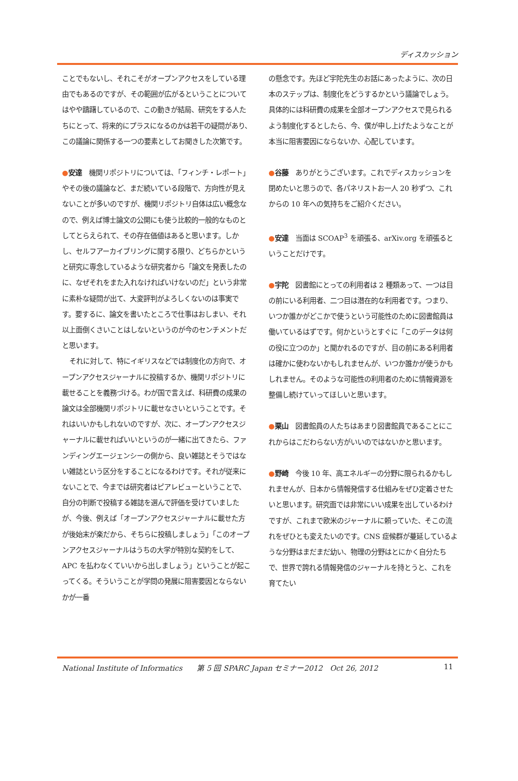ディスカッション
ことでもないし、それこそがオープンアクセスをしている理由でもあるのですが、その範囲が広がるということについてはやや躊躇しているので、この動きが結局、研究をする人たちにとって、将来的にプラスになるのかは若干の疑問があり、この議論に関係する一つの要素としてお聞きした次第です。
●安達　機関リポジトリについては、「フィンチ・レポート」やその後の議論など、まだ続いている段階で、方向性が見えないことが多いのですが、機関リポジトリ自体は広い概念なので、例えば博士論文の公開にも使う比較的一般的なものとしてとらえられて、その存在価値はあると思います。しかし、セルフアーカイブリングに関する限り、どちらかというと研究に専念しているような研究者から「論文を発表したのに、なぜそれをまた入れなければいけないのだ」という非常に素朴な疑問が出て、大変評判がよろしくないのは事実です。要するに、論文を書いたところで仕事はおしまい、それ以上面倒くさいことはしないというのが今のセンチメントだと思います。
それに対して、特にイギリスなどでは制度化の方向で、オープンアクセスジャーナルに投稿するか、機関リポジトリに載せることを義務づける。わが国で言えば、科研費の成果の論文は全部機関リポジトリに載せなさいということです。それはいいかもしれないのですが、次に、オープンアクセスジャーナルに載せればいいというのが一緒に出てきたら、ファンディングエージェンシーの側から、良い雑誌とそうではない雑誌という区分をすることになるわけです。それが従来にないことで、今までは研究者はピアレビューということで、自分の判断で投稿する雑誌を選んで評価を受けていましたが、今後、例えば「オープンアクセスジャーナルに載せた方が後始末が楽だから、そちらに投稿しましょう」「このオープンアクセスジャーナルはうちの大学が特別な契約をして、APC を払わなくていいから出しましょう」ということが起こってくる。そういうことが学問の発展に阻害要因とならないかが一番
の懸念です。先ほど宇陀先生のお話にあったように、次の日本のステップは、制度化をどうするかという議論でしょう。具体的には科研費の成果を全部オープンアクセスで見られるよう制度化するとしたら、今、僕が申し上げたようなことが本当に阻害要因にならないか、心配しています。
●谷藤　ありがとうございます。これでディスカッションを閉めたいと思うので、各パネリストお一人 20 秒ずつ、これからの 10 年への気持ちをご紹介ください。
●安達　当面は SCOAP<sup>3</sup> を頑張る、arXiv.org を頑張るということだけです。
●宇陀　図書館にとっての利用者は 2 種類あって、一つは目の前にいる利用者、二つ目は潜在的な利用者です。つまり、いつか誰かがどこかで使うという可能性のために図書館員は働いているはずです。何かというとすぐに「このデータは何の役に立つのか」と聞かれるのですが、目の前にある利用者は確かに使わないかもしれませんが、いつか誰かが使うかもしれません。そのような可能性の利用者のために情報資源を整備し続けていってほしいと思います。
●栗山　図書館員の人たちはあまり図書館員であることにこれからはこだわらない方がいいのではないかと思います。
●野崎　今後 10 年、高エネルギーの分野に限られるかもしれませんが、日本から情報発信する仕組みをぜひ定着させたいと思います。研究面では非常にいい成果を出しているわけですが、これまで欧米のジャーナルに頼っていた、そこの流れをぜひとも変えたいのです。CNS 症候群が蔓延しているような分野はまだまだ幼い、物理の分野はとにかく自分たちで、世界で誇れる情報発信のジャーナルを持とうと、これを育てたい
National Institute of Informatics　　第 5 回 SPARC Japan セミナー2012　Oct 26, 2012 11